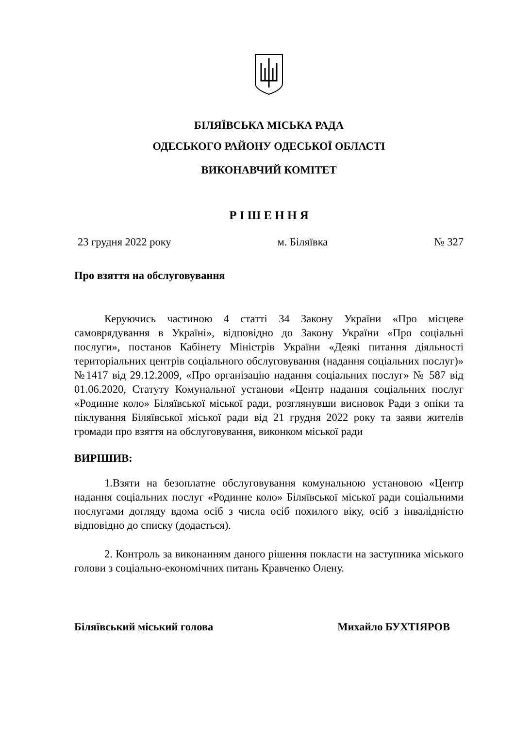БІЛЯЇВСЬКА МІСЬКА РАДА
ОДЕСЬКОГО РАЙОНУ ОДЕСЬКОЇ ОБЛАСТІ
ВИКОНАВЧИЙ КОМІТЕТ
Р І Ш Е Н Н Я
23 грудня 2022 року м. Біляївка № 327
Про взяття на обслуговування
Керуючись частиною 4 статті 34 Закону України «Про місцеве самоврядування в Україні», відповідно до Закону України «Про соціальні послуги», постанов Кабінету Міністрів України «Деякі питання діяльності територіальних центрів соціального обслуговування (надання соціальних послуг)» №1417 від 29.12.2009, «Про організацію надання соціальних послуг» № 587 від 01.06.2020, Статуту Комунальної установи «Центр надання соціальних послуг «Родинне коло» Біляївської міської ради, розглянувши висновок Ради з опіки та піклування Біляївської міської ради від 21 грудня 2022 року та заяви жителів громади про взяття на обслуговування, виконком міської ради
ВИРІШИВ:
1.Взяти на безоплатне обслуговування комунальною установою «Центр надання соціальних послуг «Родинне коло» Біляївської міської ради соціальними послугами догляду вдома осіб з числа осіб похилого віку, осіб з інвалідністю відповідно до списку (додається).
2. Контроль за виконанням даного рішення покласти на заступника міського голови з соціально-економічних питань Кравченко Олену.
Біляївський міський голова Михайло БУХТІЯРОВ